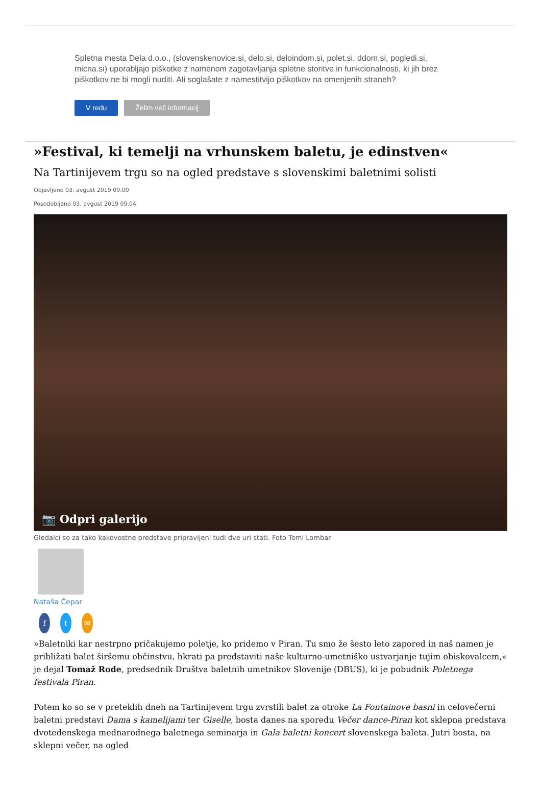Spletna mesta Dela d.o.o., (slovenskenovice.si, delo.si, deloindom.si, polet.si, ddom.si, pogledi.si, micna.si) uporabljajo piškotke z namenom zagotavljanja spletne storitve in funkcionalnosti, ki jih brez piškotkov ne bi mogli nuditi. Ali soglašate z namestitvijo piškotkov na omenjenih straneh?
V redu Želim več informacij
»Festival, ki temelji na vrhunskem baletu, je edinstven«
Na Tartinijevem trgu so na ogled predstave s slovenskimi baletnimi solisti
Objavljeno 03. avgust 2019 09.00
Posodobljeno 03. avgust 2019 09.04
📷 Odpri galerijo
Gledalci so za tako kakovostne predstave pripravljeni tudi dve uri stati. Foto Tomi Lombar
Nataša Čepar
ft ✉
»Baletniki kar nestrpno pričakujemo poletje, ko pridemo v Piran. Tu smo že šesto leto zapored in naš namen je približati balet širšemu občinstvu, hkrati pa predstaviti naše kulturno-umetniško ustvarjanje tujim obiskovalcem,« je dejal Tomaž Rode, predsednik Društva baletnih umetnikov Slovenije (DBUS), ki je pobudnik Poletnega festivala Piran.
Potem ko so se v preteklih dneh na Tartinijevem trgu zvrstili balet za otroke La Fontainove basni in celovečerni baletni predstavi Dama s kamelijami ter Giselle, bosta danes na sporedu Večer dance-Piran kot sklepna predstava dvotedenskega mednarodnega baletnega seminarja in Gala baletni koncert slovenskega baleta. Jutri bosta, na sklepni večer, na ogled